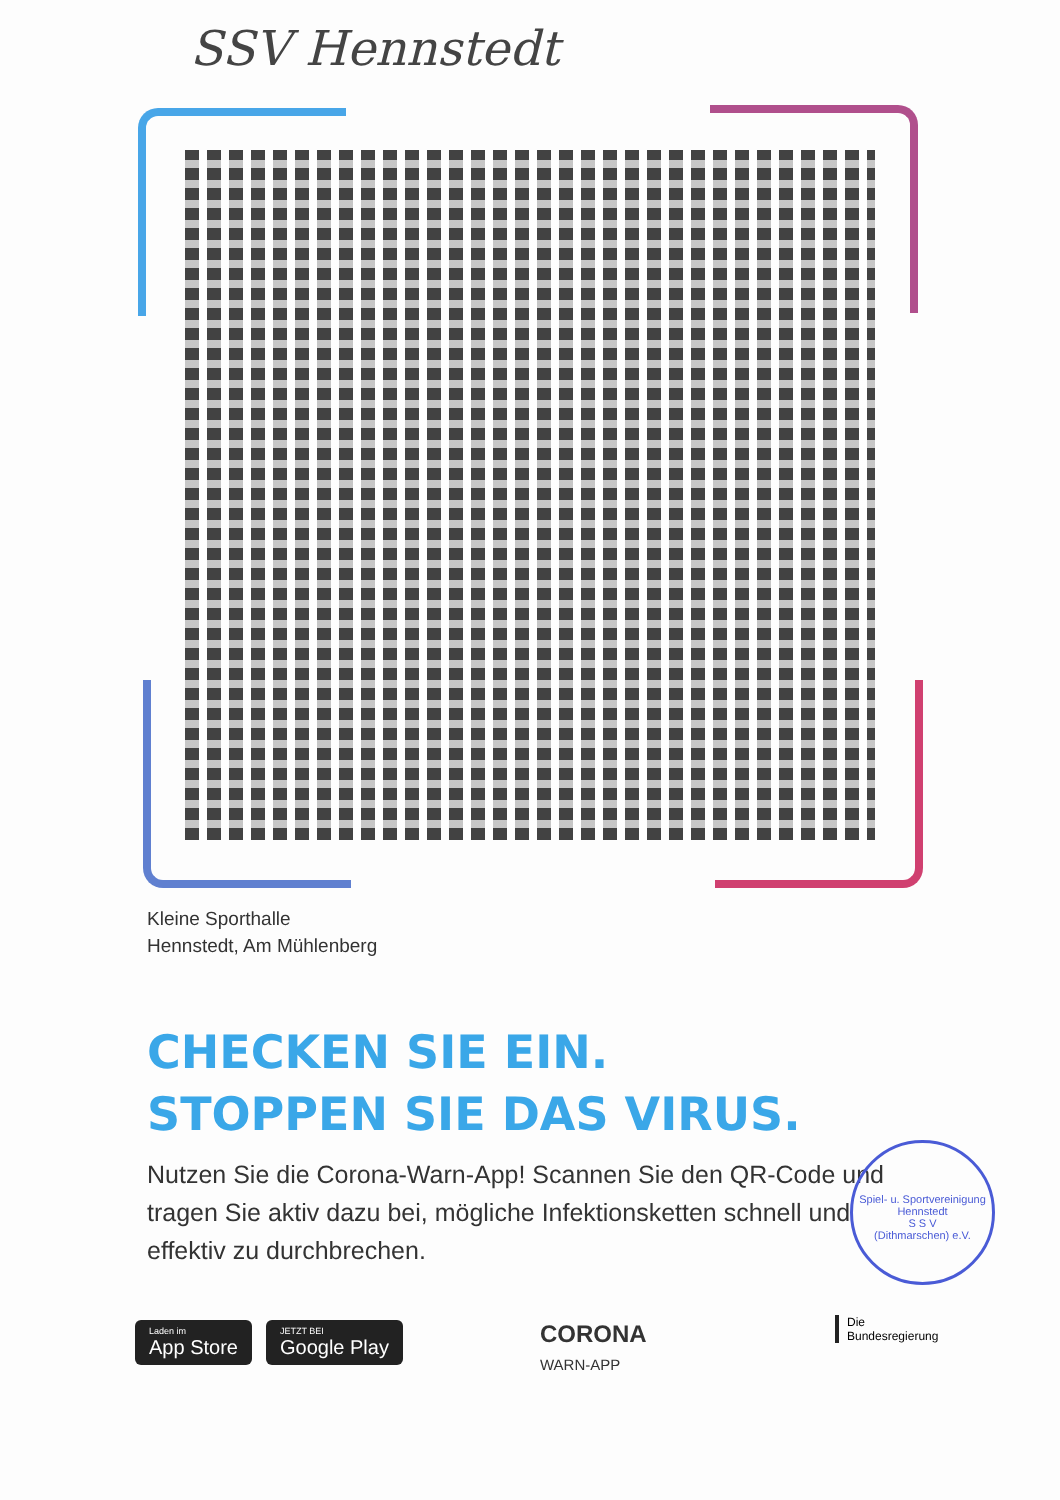SSV Hennstedt
Kleine Sporthalle
Hennstedt, Am Mühlenberg
CHECKEN SIE EIN.
STOPPEN SIE DAS VIRUS.
Nutzen Sie die Corona-Warn-App! Scannen Sie den QR-Code und tragen Sie aktiv dazu bei, mögliche Infektionsketten schnell und effektiv zu durchbrechen.
Spiel- u. Sportvereinigung Hennstedt
S S V
(Dithmarschen) e.V.
Laden im
App Store
JETZT BEI
Google Play
CORONA
WARN-APP
Die
Bundesregierung